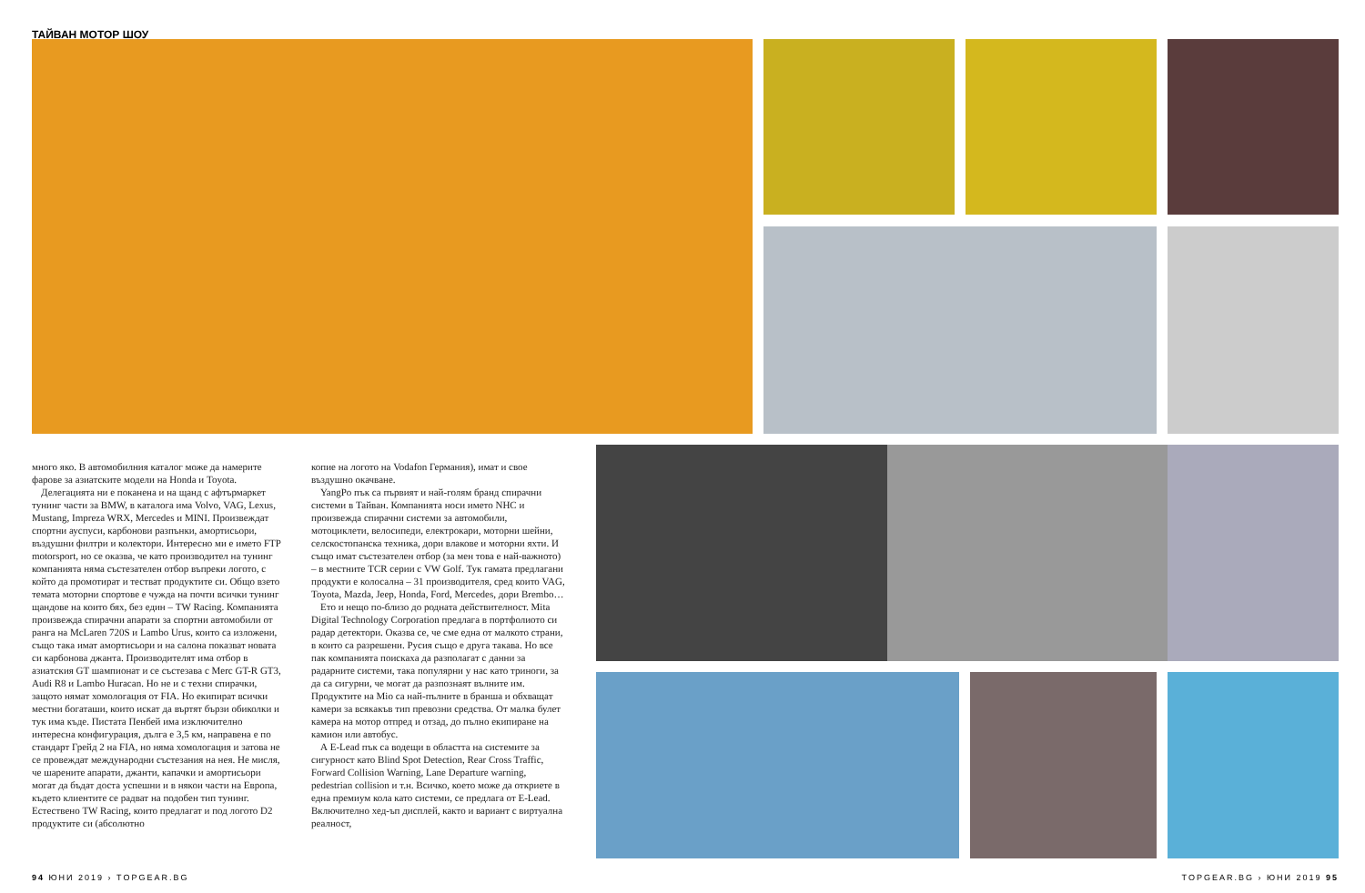ТАЙВАН МОТОР ШОУ
много яко. В автомобилния каталог може да намерите фарове за азиатските модели на Honda и Toyota.
Делегацията ни е поканена и на щанд с афтърмаркет тунинг части за BMW, в каталога има Volvo, VAG, Lexus, Mustang, Impreza WRX, Mercedes и MINI. Произвеждат спортни ауспуси, карбонови разпънки, амортисьори, въздушни филтри и колектори. Интересно ми е името FTP motorsport, но се оказва, че като производител на тунинг компанията няма състезателен отбор въпреки логото, с който да промотират и тестват продуктите си. Общо взето темата моторни спортове е чужда на почти всички тунинг щандове на които бях, без един – TW Racing. Компанията произвежда спирачни апарати за спортни автомобили от ранга на McLaren 720S и Lambo Urus, които са изложени, също така имат амортисьори и на салона показват новата си карбонова джанта. Производителят има отбор в азиатския GT шампионат и се състезава с Merc GT-R GT3, Audi R8 и Lambo Huracan. Но не и с техни спирачки, защото нямат хомологация от FIA. Но екипират всички местни богаташи, които искат да въртят бързи обиколки и тук има къде. Пистата Пенбей има изключително интересна конфигурация, дълга е 3,5 км, направена е по стандарт Грейд 2 на FIA, но няма хомологация и затова не се провеждат международни състезания на нея. Не мисля, че шарените апарати, джанти, капачки и амортисьори могат да бъдат доста успешни и в някои части на Европа, където клиентите се радват на подобен тип тунинг. Естествено TW Racing, които предлагат и под логото D2 продуктите си (абсолютно
копие на логото на Vodafon Германия), имат и свое въздушно окачване.
YangPo пък са първият и най-голям бранд спирачни системи в Тайван. Компанията носи името NHC и произвежда спирачни системи за автомобили, мотоциклети, велосипеди, електрокари, моторни шейни, селскостопанска техника, дори влакове и моторни яхти. И също имат състезателен отбор (за мен това е най-важното) – в местните TCR серии с VW Golf. Тук гамата предлагани продукти е колосална – 31 производителя, сред които VAG, Toyota, Mazda, Jeep, Honda, Ford, Mercedes, дори Brembo…
Ето и нещо по-близо до родната действителност. Mita Digital Technology Corporation предлага в портфолиото си радар детектори. Оказва се, че сме една от малкото страни, в които са разрешени. Русия също е друга такава. Но все пак компанията поискаха да разполагат с данни за радарните системи, така популярни у нас като триноги, за да са сигурни, че могат да разпознаят вълните им. Продуктите на Mio са най-пълните в бранша и обхващат камери за всякакъв тип превозни средства. От малка булет камера на мотор отпред и отзад, до пълно екипиране на камион или автобус.
А E-Lead пък са водещи в областта на системите за сигурност като Blind Spot Detection, Rear Cross Traffic, Forward Collision Warning, Lane Departure warning, pedestrian collision и т.н. Всичко, което може да откриете в една премиум кола като системи, се предлага от E-Lead. Включително хед-ъп дисплей, както и вариант с виртуална реалност,
94 ЮНИ 2019 › TOPGEAR.BG TOPGEAR.BG › ЮНИ 2019 95